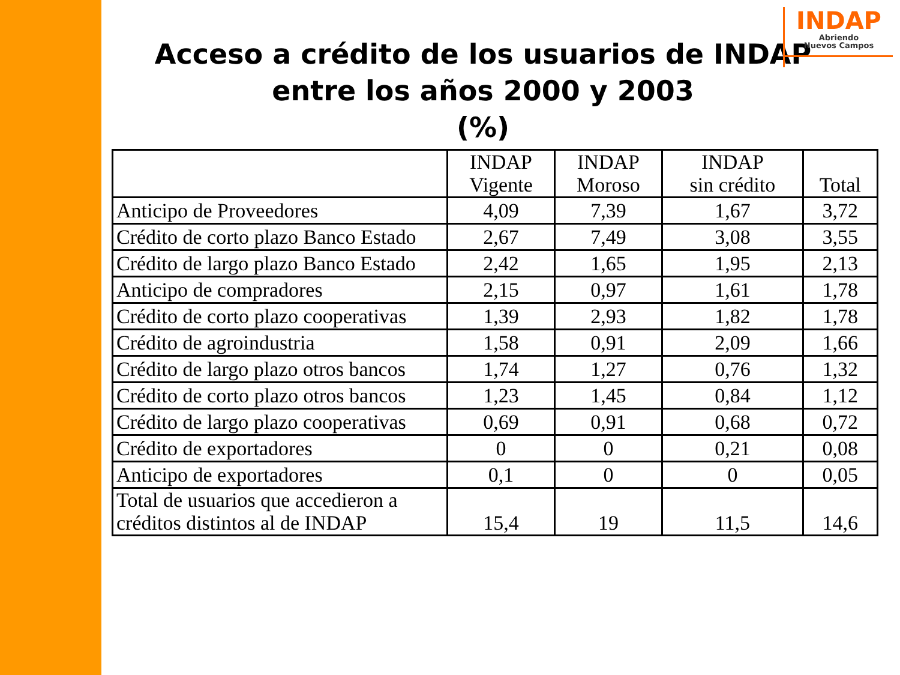INDAP
Abriendo
Nuevos Campos
Acceso a crédito de los usuarios de INDAP
entre los años 2000 y 2003
(%)
| | INDAP Vigente | INDAP Moroso | INDAP sin crédito | Total |
| --- | --- | --- | --- | --- |
| Anticipo de Proveedores | 4,09 | 7,39 | 1,67 | 3,72 |
| Crédito de corto plazo Banco Estado | 2,67 | 7,49 | 3,08 | 3,55 |
| Crédito de largo plazo Banco Estado | 2,42 | 1,65 | 1,95 | 2,13 |
| Anticipo de compradores | 2,15 | 0,97 | 1,61 | 1,78 |
| Crédito de corto plazo cooperativas | 1,39 | 2,93 | 1,82 | 1,78 |
| Crédito de agroindustria | 1,58 | 0,91 | 2,09 | 1,66 |
| Crédito de largo plazo otros bancos | 1,74 | 1,27 | 0,76 | 1,32 |
| Crédito de corto plazo otros bancos | 1,23 | 1,45 | 0,84 | 1,12 |
| Crédito de largo plazo cooperativas | 0,69 | 0,91 | 0,68 | 0,72 |
| Crédito de exportadores | 0 | 0 | 0,21 | 0,08 |
| Anticipo de exportadores | 0,1 | 0 | 0 | 0,05 |
| Total de usuarios que accedieron a créditos distintos al de INDAP | 15,4 | 19 | 11,5 | 14,6 |